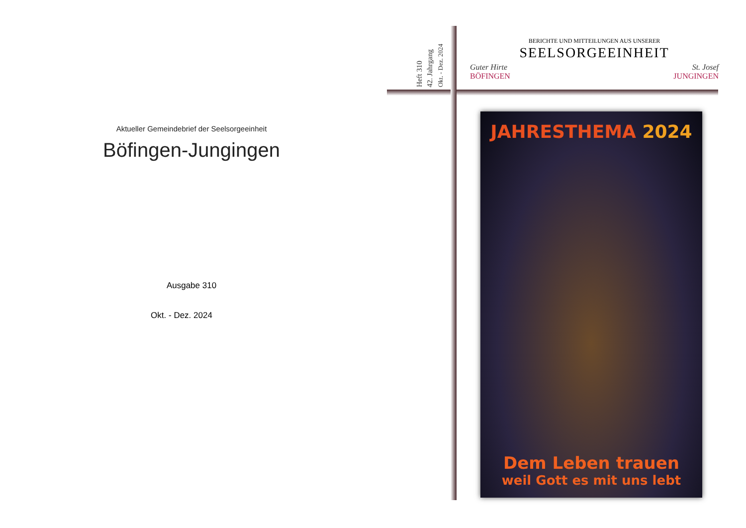Aktueller Gemeindebrief der Seelsorgeeinheit
Böfingen-Jungingen
Ausgabe 310
Okt. - Dez. 2024
Heft 310
42. Jahrgang
Okt. - Dez. 2024
BERICHTE UND MITTEILUNGEN AUS UNSERER
SEELSORGEEINHEIT
Guter Hirte
BÖFINGEN
St. Josef
JUNGINGEN
JAHRESTHEMA 2024
Dem Leben trauen
weil Gott es mit uns lebt